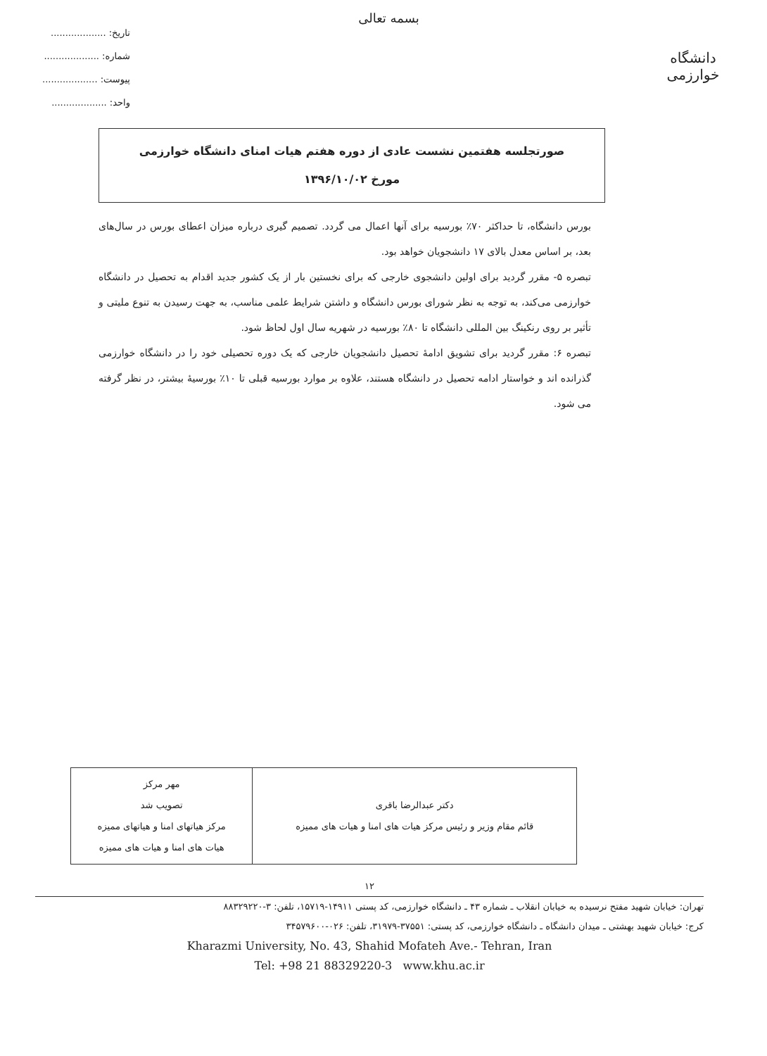دانشگاه خوارزمی
بسمه تعالی
تاریخ: ...................
شماره: ...................
پیوست: ...................
واحد: ...................
صورتجلسه هفتمین نشست عادی از دوره هفتم هیات امنای دانشگاه خوارزمی
مورخ ۱۳۹۶/۱۰/۰۲
بورس دانشگاه، تا حداکثر ۷۰٪ بورسیه برای آنها اعمال می گردد. تصمیم گیری درباره میزان اعطای بورس در سال‌های بعد، بر اساس معدل بالای ۱۷ دانشجویان خواهد بود.
تبصره ۵- مقرر گردید برای اولین دانشجوی خارجی که برای نخستین بار از یک کشور جدید اقدام به تحصیل در دانشگاه خوارزمی می‌کند، به توجه به نظر شورای بورس دانشگاه و داشتن شرایط علمی مناسب، به جهت رسیدن به تنوع ملیتی و تأثیر بر روی رنکینگ بین المللی دانشگاه تا ۸۰٪ بورسیه در شهریه سال اول لحاظ شود.
تبصره ۶: مقرر گردید برای تشویق ادامهٔ تحصیل دانشجویان خارجی که یک دوره تحصیلی خود را در دانشگاه خوارزمی گذرانده اند و خواستار ادامه تحصیل در دانشگاه هستند، علاوه بر موارد بورسیه قبلی تا ۱۰٪ بورسیهٔ بیشتر، در نظر گرفته می شود.
| دکتر عبدالرضا باقری قائم مقام وزیر و رئیس مرکز هیات های امنا و هیات های ممیزه | مهر مرکز تصویب شد مرکز هیاتهای امنا و هیاتهای ممیزه هیات های امنا و هیات های ممیزه |
۱۲
تهران: خیابان شهید مفتح نرسیده به خیابان انقلاب ـ شماره ۴۳ ـ دانشگاه خوارزمی، کد پستی ۱۴۹۱۱-۱۵۷۱۹، تلفن: ۳-۸۸۳۲۹۲۲۰
کرج: خیابان شهید بهشتی ـ میدان دانشگاه ـ دانشگاه خوارزمی، کد پستی: ۳۷۵۵۱-۳۱۹۷۹، تلفن: ۰۲۶-۳۴۵۷۹۶۰۰
Kharazmi University, No. 43, Shahid Mofateh Ave.- Tehran, Iran
Tel: +98 21 88329220-3 www.khu.ac.ir